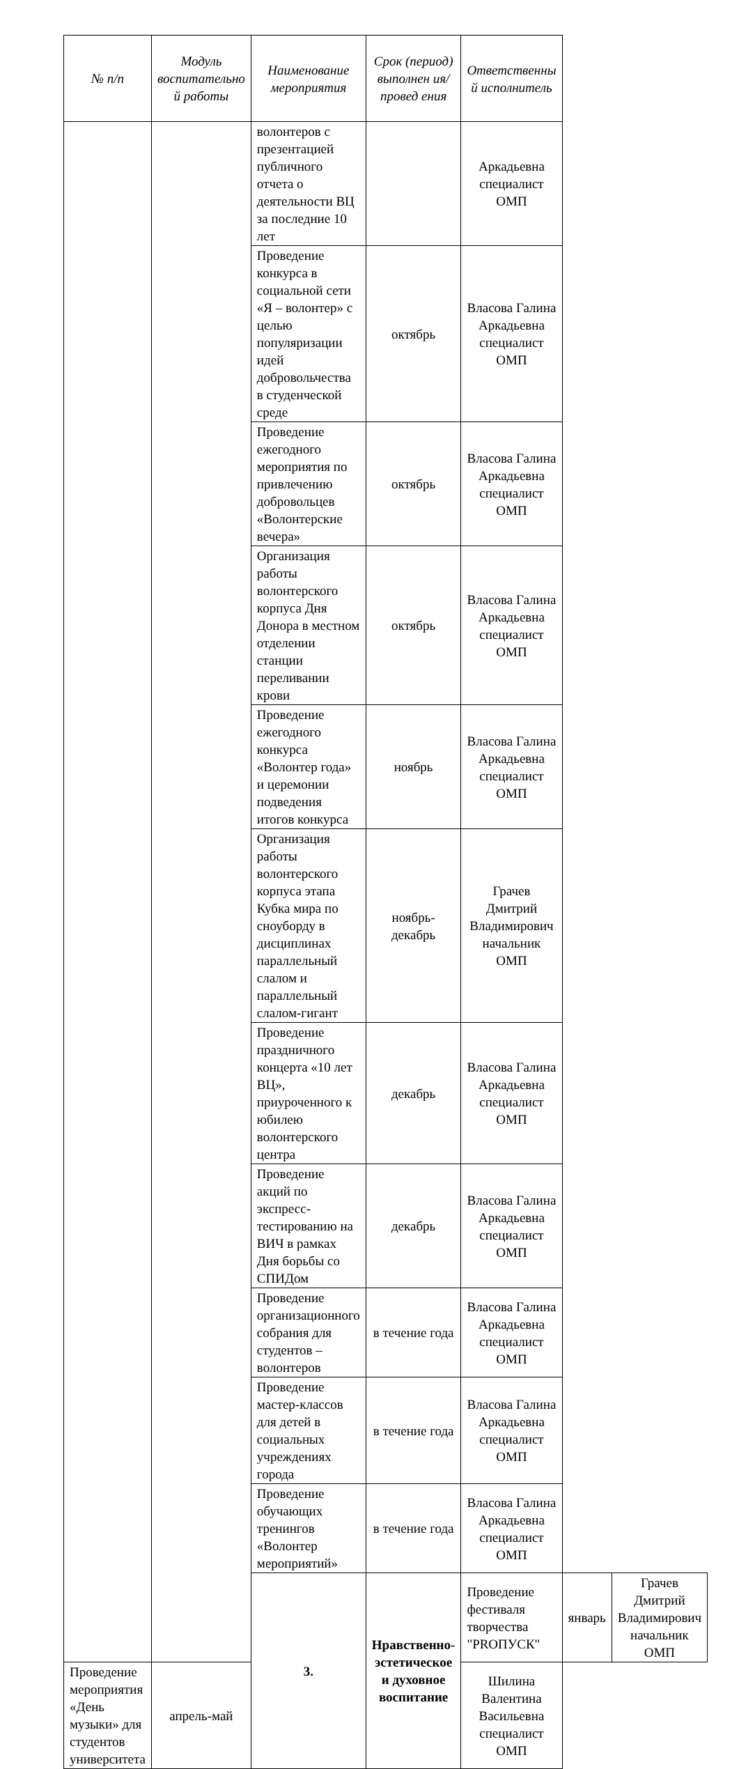| № п/п | Модуль воспитательно й работы | Наименование мероприятия | Срок (период) выполнен ия/провед ения | Ответственны й исполнитель | | |
| --- | --- | --- | --- | --- | --- | --- |
| | | волонтеров с презентацией публичного отчета о деятельности ВЦ за последние 10 лет | | Аркадьевна специалист ОМП | | |
| | | Проведение конкурса в социальной сети «Я – волонтер» с целью популяризации идей добровольчества в студенческой среде | октябрь | Власова Галина Аркадьевна специалист ОМП | | |
| | | Проведение ежегодного мероприятия по привлечению добровольцев «Волонтерские вечера» | октябрь | Власова Галина Аркадьевна специалист ОМП | | |
| | | Организация работы волонтерского корпуса Дня Донора в местном отделении станции переливании крови | октябрь | Власова Галина Аркадьевна специалист ОМП | | |
| | | Проведение ежегодного конкурса «Волонтер года» и церемонии подведения итогов конкурса | ноябрь | Власова Галина Аркадьевна специалист ОМП | | |
| | | Организация работы волонтерского корпуса этапа Кубка мира по сноуборду в дисциплинах параллельный слалом и параллельный слалом-гигант | ноябрь-декабрь | Грачев Дмитрий Владимирович начальник ОМП | | |
| | | Проведение праздничного концерта «10 лет ВЦ», приуроченного к юбилею волонтерского центра | декабрь | Власова Галина Аркадьевна специалист ОМП | | |
| | | Проведение акций по экспресс-тестированию на ВИЧ в рамках Дня борьбы со СПИДом | декабрь | Власова Галина Аркадьевна специалист ОМП | | |
| | | Проведение организационного собрания для студентов – волонтеров | в течение года | Власова Галина Аркадьевна специалист ОМП | | |
| | | Проведение мастер-классов для детей в социальных учреждениях города | в течение года | Власова Галина Аркадьевна специалист ОМП | | |
| | | Проведение обучающих тренингов «Волонтер мероприятий» | в течение года | Власова Галина Аркадьевна специалист ОМП | | |
| | | 3. | Нравственно-эстетическое и духовное воспитание | Проведение фестиваля творчества "PROПУСК" | январь | Грачев Дмитрий Владимирович начальник ОМП |
| Проведение мероприятия «День музыки» для студентов университета | апрель-май | | | Шилина Валентина Васильевна специалист ОМП | | |